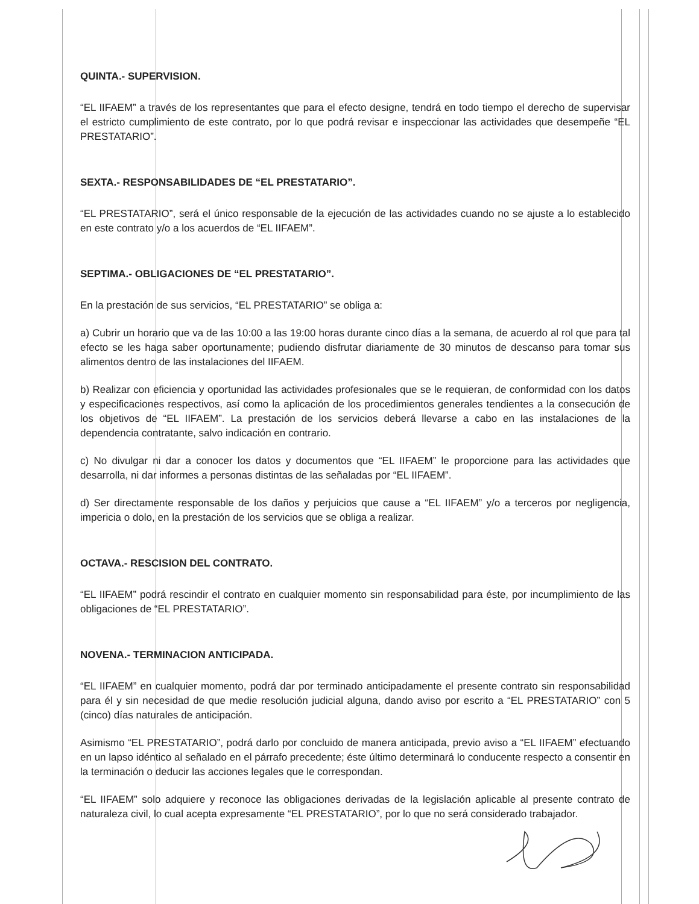QUINTA.- SUPERVISION.
“EL IIFAEM” a través de los representantes que para el efecto designe, tendrá en todo tiempo el derecho de supervisar el estricto cumplimiento de este contrato, por lo que podrá revisar e inspeccionar las actividades que desempeñe “EL PRESTATARIO”.
SEXTA.- RESPONSABILIDADES DE “EL PRESTATARIO”.
“EL PRESTATARIO”, será el único responsable de la ejecución de las actividades cuando no se ajuste a lo establecido en este contrato y/o a los acuerdos de “EL IIFAEM”.
SEPTIMA.- OBLIGACIONES DE “EL PRESTATARIO”.
En la prestación de sus servicios, “EL PRESTATARIO” se obliga a:
a) Cubrir un horario que va de las 10:00 a las 19:00 horas durante cinco días a la semana, de acuerdo al rol que para tal efecto se les haga saber oportunamente; pudiendo disfrutar diariamente de 30 minutos de descanso para tomar sus alimentos dentro de las instalaciones del IIFAEM.
b) Realizar con eficiencia y oportunidad las actividades profesionales que se le requieran, de conformidad con los datos y especificaciones respectivos, así como la aplicación de los procedimientos generales tendientes a la consecución de los objetivos de “EL IIFAEM”. La prestación de los servicios deberá llevarse a cabo en las instalaciones de la dependencia contratante, salvo indicación en contrario.
c) No divulgar ni dar a conocer los datos y documentos que “EL IIFAEM” le proporcione para las actividades que desarrolla, ni dar informes a personas distintas de las señaladas por “EL IIFAEM”.
d) Ser directamente responsable de los daños y perjuicios que cause a “EL IIFAEM” y/o a terceros por negligencia, impericia o dolo, en la prestación de los servicios que se obliga a realizar.
OCTAVA.- RESCISION DEL CONTRATO.
“EL IIFAEM” podrá rescindir el contrato en cualquier momento sin responsabilidad para éste, por incumplimiento de las obligaciones de “EL PRESTATARIO”.
NOVENA.- TERMINACION ANTICIPADA.
“EL IIFAEM” en cualquier momento, podrá dar por terminado anticipadamente el presente contrato sin responsabilidad para él y sin necesidad de que medie resolución judicial alguna, dando aviso por escrito a “EL PRESTATARIO” con 5 (cinco) días naturales de anticipación.
Asimismo “EL PRESTATARIO”, podrá darlo por concluido de manera anticipada, previo aviso a “EL IIFAEM” efectuando en un lapso idéntico al señalado en el párrafo precedente; éste último determinará lo conducente respecto a consentir en la terminación o deducir las acciones legales que le correspondan.
“EL IIFAEM” solo adquiere y reconoce las obligaciones derivadas de la legislación aplicable al presente contrato de naturaleza civil, lo cual acepta expresamente “EL PRESTATARIO”, por lo que no será considerado trabajador.